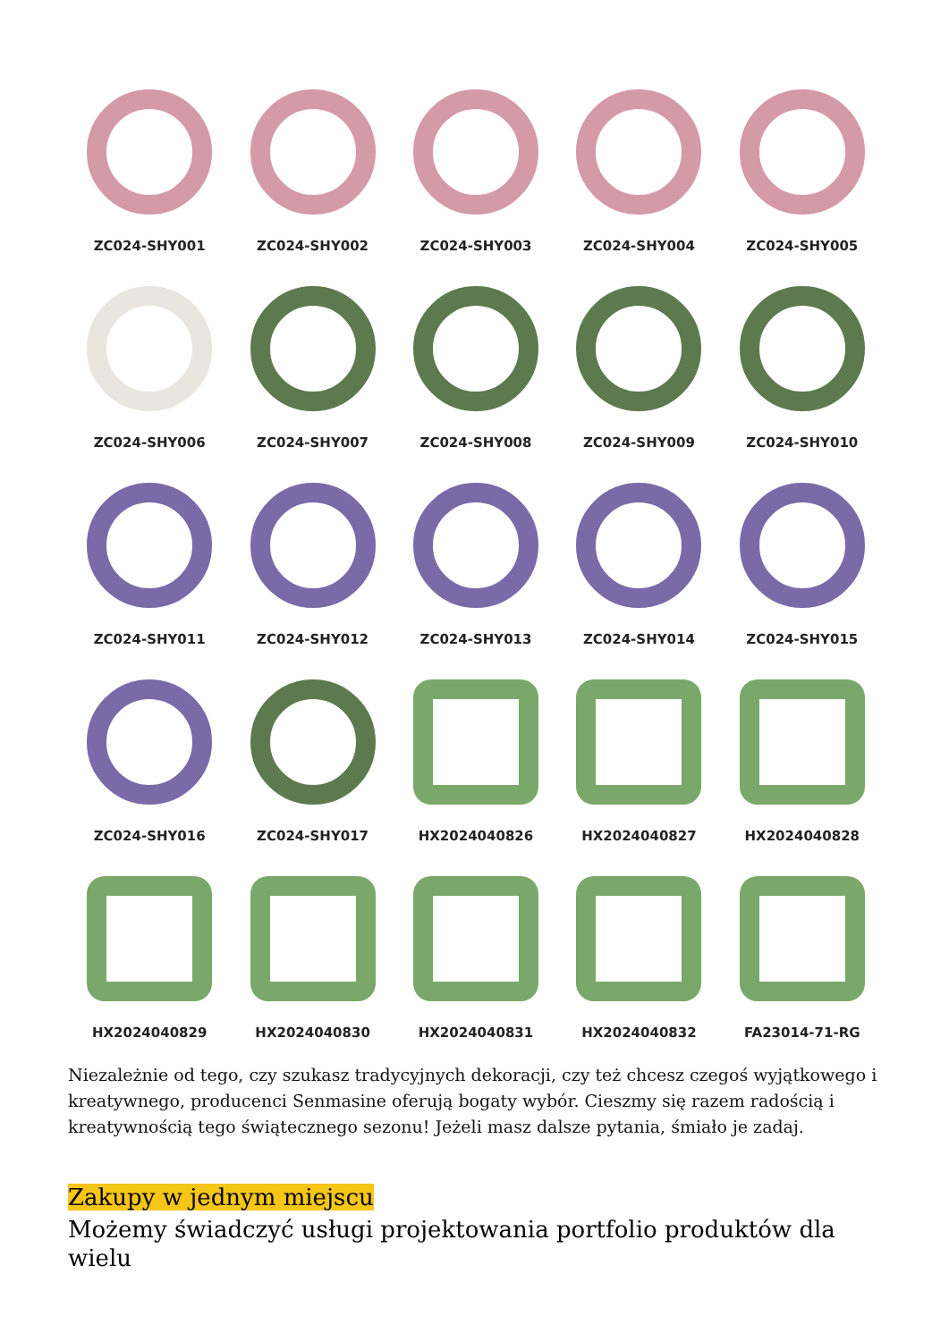ZC024-SHY001
ZC024-SHY002
ZC024-SHY003
ZC024-SHY004
ZC024-SHY005
ZC024-SHY006
ZC024-SHY007
ZC024-SHY008
ZC024-SHY009
ZC024-SHY010
ZC024-SHY011
ZC024-SHY012
ZC024-SHY013
ZC024-SHY014
ZC024-SHY015
ZC024-SHY016
ZC024-SHY017
HX2024040826
HX2024040827
HX2024040828
HX2024040829
HX2024040830
HX2024040831
HX2024040832
FA23014-71-RG
Niezależnie od tego, czy szukasz tradycyjnych dekoracji, czy też chcesz czegoś wyjątkowego i kreatywnego, producenci Senmasine oferują bogaty wybór. Cieszmy się razem radością i kreatywnością tego świątecznego sezonu! Jeżeli masz dalsze pytania, śmiało je zadaj.
Zakupy w jednym miejscu
Możemy świadczyć usługi projektowania portfolio produktów dla wielu